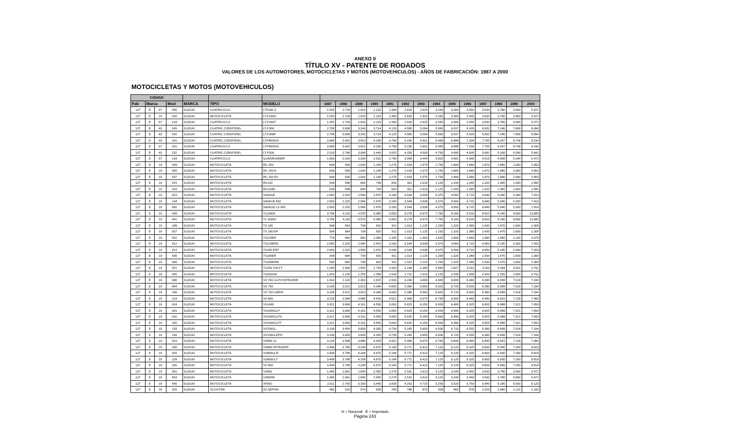ANEXO II
TÍTULO XV - PATENTE DE RODADOS
VALORES DE LOS AUTOMOTORES, MOTOCICLETAS Y MOTOS (MOTOVEHICULOS) - AÑOS DE FABRICACIÓN: 1987 A 2000
MOTOCICLETAS Y MOTOS (MOTOVEHICULOS)
| CODIGO | | | | | | | | | | | | | | | | | | | | |
| --- | --- | --- | --- | --- | --- | --- | --- | --- | --- | --- | --- | --- | --- | --- | --- | --- | --- | --- | --- | --- |
| Fab | Marca | | Mod | MARCA | TIPO | MODELO | 1987 | 1988 | 1989 | 1990 | 1991 | 1992 | 1993 | 1994 | 1995 | 1996 | 1997 | 1998 | 1999 | 2000 |
| 127 | E | 07 | 045 | SUZUKI | CUATRICICLO | LTF160 S | 1.555 | 1.728 | 1.919 | 2.133 | 2.369 | 2.633 | 2.925 | 3.250 | 3.360 | 3.450 | 3.630 | 3.780 | 3.900 | 5.472 |
| 127 | E | 19 | 020 | SUZUKI | MOTOCICLETA | LT-F160S | 1.555 | 1.728 | 1.919 | 2.133 | 2.369 | 2.633 | 2.925 | 3.250 | 3.360 | 3.450 | 3.630 | 3.780 | 3.900 | 5.472 |
| 127 | E | 07 | 218 | SUZUKI | CUATRICICLO | LT-F160T | 1.555 | 1.728 | 1.919 | 2.133 | 2.369 | 2.633 | 2.925 | 3.250 | 3.360 | 3.450 | 3.630 | 3.780 | 3.900 | 5.472 |
| 127 | E | 43 | 545 | SUZUKI | CUATRIC.C/DISP.ENG. | LT-F300 | 2.708 | 3.008 | 3.343 | 3.714 | 4.126 | 4.585 | 5.094 | 5.660 | 6.037 | 6.429 | 6.832 | 7.246 | 7.668 | 8.094 |
| 127 | E | 43 | 542 | SUZUKI | CUATRIC.C/DISP.ENG. | LT-F300F | 2.708 | 3.008 | 3.343 | 3.714 | 4.126 | 4.585 | 5.094 | 5.660 | 6.037 | 6.429 | 6.832 | 7.246 | 7.668 | 8.094 |
| 127 | E | 43 | 201 | SUZUKI | CUATRIC.C/DISP.ENG. | LTF4WDXS | 3.089 | 3.431 | 3.813 | 4.236 | 4.708 | 5.230 | 5.811 | 6.458 | 6.888 | 7.334 | 7.795 | 8.267 | 8.748 | 9.234 |
| 127 | E | 07 | 201 | SUZUKI | CUATRICICLO | LTF4WDXS | 3.089 | 3.431 | 3.813 | 4.236 | 4.708 | 5.230 | 5.811 | 6.458 | 6.888 | 7.334 | 7.795 | 8.267 | 8.748 | 9.234 |
| 127 | E | 43 | 532 | SUZUKI | CUATRIC.C/DISP.ENG. | LT-F500 | 2.510 | 2.789 | 3.099 | 3.443 | 3.825 | 4.250 | 4.500 | 4.750 | 4.680 | 4.830 | 5.082 | 5.336 | 5.590 | 5.842 |
| 127 | E | 07 | 134 | SUZUKI | CUATRICICLO | QUADRUNNER | 1.830 | 2.034 | 2.260 | 2.510 | 2.790 | 3.099 | 3.444 | 3.826 | 4.081 | 4.346 | 4.619 | 4.899 | 5.184 | 5.472 |
| 127 | E | 19 | 508 | SUZUKI | MOTOCICLETA | RG 150 | 838 | 930 | 1.034 | 1.149 | 1.276 | 1.418 | 1.575 | 1.750 | 1.800 | 1.840 | 1.870 | 1.890 | 2.000 | 2.850 |
| 127 | E | 19 | 505 | SUZUKI | MOTOCICLETA | RG 150 E | 838 | 930 | 1.034 | 1.149 | 1.276 | 1.418 | 1.575 | 1.750 | 1.800 | 1.840 | 1.870 | 1.890 | 2.000 | 2.850 |
| 127 | E | 19 | 507 | SUZUKI | MOTOCICLETA | RG 150 ES | 838 | 930 | 1.034 | 1.149 | 1.276 | 1.418 | 1.575 | 1.750 | 1.800 | 1.840 | 1.870 | 1.890 | 2.000 | 2.850 |
| 127 | E | 19 | 515 | SUZUKI | MOTOCICLETA | RU120 | 538 | 598 | 664 | 738 | 820 | 911 | 1.013 | 1.125 | 1.200 | 1.265 | 1.320 | 1.365 | 1.400 | 1.995 |
| 127 | E | 19 | 516 | SUZUKI | MOTOCICLETA | RU120M | 538 | 598 | 664 | 738 | 820 | 911 | 1.013 | 1.125 | 1.200 | 1.265 | 1.320 | 1.365 | 1.400 | 1.995 |
| 127 | E | 19 | 023 | SUZUKI | MOTOCICLETA | SAVAGE | 2.093 | 2.325 | 2.584 | 2.870 | 3.190 | 3.544 | 3.938 | 4.375 | 4.560 | 4.715 | 4.840 | 5.040 | 5.300 | 7.410 |
| 127 | E | 19 | 144 | SUZUKI | MOTOCICLETA | SAVAGE 650 | 2.093 | 2.325 | 2.584 | 2.870 | 3.190 | 3.544 | 3.938 | 4.375 | 4.560 | 4.715 | 4.840 | 5.040 | 5.300 | 7.410 |
| 127 | E | 19 | 082 | SUZUKI | MOTOCICLETA | SAVAGE LS 650 | 2.093 | 2.325 | 2.584 | 2.870 | 3.190 | 3.544 | 3.938 | 4.375 | 4.560 | 4.715 | 4.840 | 5.040 | 5.300 | 7.410 |
| 127 | E | 19 | 438 | SUZUKI | MOTOCICLETA | TL1000S | 3.706 | 4.119 | 4.576 | 5.085 | 5.650 | 6.278 | 6.975 | 7.750 | 8.160 | 8.510 | 8.910 | 9.240 | 9.600 | 13.680 |
| 127 | E | 19 | 441 | SUZUKI | MOTOCICLETA | TL-1000V | 3.706 | 4.119 | 4.576 | 5.085 | 5.650 | 6.278 | 6.975 | 7.750 | 8.160 | 8.510 | 8.910 | 9.240 | 9.600 | 13.680 |
| 127 | E | 19 | 189 | SUZUKI | MOTOCICLETA | TS 185 | 598 | 664 | 738 | 820 | 911 | 1.013 | 1.125 | 1.250 | 1.320 | 1.380 | 1.430 | 1.470 | 1.600 | 2.309 |
| 127 | E | 19 | 057 | SUZUKI | MOTOCICLETA | TS 185 ER | 598 | 664 | 738 | 820 | 911 | 1.013 | 1.125 | 1.250 | 1.320 | 1.380 | 1.430 | 1.470 | 1.600 | 2.309 |
| 127 | E | 19 | 501 | SUZUKI | MOTOCICLETA | TS125ER | 778 | 864 | 960 | 1.066 | 1.185 | 1.316 | 1.463 | 1.625 | 1.800 | 1.840 | 1.980 | 1.995 | 2.100 | 3.078 |
| 127 | E | 19 | 412 | SUZUKI | MOTOCICLETA | TS125ERD | 2.093 | 2.325 | 2.584 | 2.870 | 3.190 | 3.544 | 3.938 | 4.375 | 4.560 | 4.715 | 4.950 | 5.145 | 5.300 | 7.420 |
| 127 | E | 19 | 413 | SUZUKI | MOTOCICLETA | TS185 ERP | 2.093 | 2.325 | 2.584 | 2.870 | 3.190 | 3.544 | 3.938 | 4.375 | 4.560 | 4.715 | 4.950 | 5.145 | 5.300 | 7.420 |
| 127 | E | 19 | 436 | SUZUKI | MOTOCICLETA | TS185ER | 598 | 664 | 738 | 820 | 911 | 1.013 | 1.125 | 1.250 | 1.320 | 1.380 | 1.430 | 1.470 | 1.600 | 2.309 |
| 127 | E | 19 | 446 | SUZUKI | MOTOCICLETA | TS185ERW | 598 | 664 | 738 | 820 | 911 | 1.013 | 1.125 | 1.250 | 1.320 | 1.380 | 1.430 | 1.470 | 1.600 | 2.309 |
| 127 | E | 19 | 551 | SUZUKI | MOTOCICLETA | TU250 VOLTY | 1.268 | 1.409 | 1.565 | 1.739 | 1.933 | 2.148 | 2.385 | 2.650 | 2.827 | 3.011 | 3.200 | 3.394 | 3.591 | 3.791 |
| 127 | E | 19 | 455 | SUZUKI | MOTOCICLETA | TU250XW | 1.016 | 1.129 | 1.255 | 1.394 | 1.549 | 1.721 | 1.913 | 2.125 | 2.280 | 2.300 | 2.420 | 2.520 | 2.600 | 3.791 |
| 127 | E | 19 | 086 | SUZUKI | MOTOCICLETA | VS 700 GLFH INTRUDER | 1.914 | 2.126 | 2.363 | 2.625 | 2.916 | 3.240 | 3.600 | 4.000 | 6.600 | 6.440 | 6.380 | 6.699 | 7.018 | 7.334 |
| 127 | E | 19 | 084 | SUZUKI | MOTOCICLETA | VS 750 | 3.169 | 3.521 | 3.913 | 4.346 | 4.830 | 5.366 | 5.963 | 6.625 | 6.720 | 6.555 | 6.380 | 6.699 | 7.018 | 7.334 |
| 127 | E | 19 | 106 | SUZUKI | MOTOCICLETA | VS 750 GMPM | 3.169 | 3.521 | 3.913 | 4.346 | 4.830 | 5.366 | 5.963 | 6.625 | 6.720 | 6.555 | 6.380 | 6.699 | 7.018 | 7.334 |
| 127 | E | 19 | 114 | SUZUKI | MOTOCICLETA | VS 800 | 3.229 | 3.588 | 3.986 | 4.429 | 4.921 | 5.468 | 6.075 | 6.750 | 6.600 | 6.440 | 6.490 | 6.815 | 7.139 | 7.460 |
| 127 | E | 19 | 024 | SUZUKI | MOTOCICLETA | VS1400 | 3.321 | 3.690 | 4.101 | 4.556 | 5.063 | 5.625 | 6.250 | 6.500 | 6.480 | 6.325 | 6.655 | 6.988 | 7.321 | 7.650 |
| 127 | E | 19 | 341 | SUZUKI | MOTOCICLETA | VS1400GLP | 3.321 | 3.690 | 4.101 | 4.556 | 5.063 | 5.625 | 6.250 | 6.500 | 6.480 | 6.325 | 6.655 | 6.988 | 7.321 | 7.650 |
| 127 | E | 19 | 032 | SUZUKI | MOTOCICLETA | VS1400GLPS | 3.321 | 3.690 | 4.101 | 4.556 | 5.063 | 5.625 | 6.250 | 6.500 | 6.480 | 6.325 | 6.655 | 6.988 | 7.321 | 7.650 |
| 127 | E | 19 | 335 | SUZUKI | MOTOCICLETA | VS1400GLPT | 3.321 | 3.690 | 4.101 | 4.556 | 5.063 | 5.625 | 6.250 | 6.500 | 6.480 | 6.325 | 6.655 | 6.988 | 7.321 | 7.650 |
| 127 | E | 19 | 155 | SUZUKI | MOTOCICLETA | VS700GL | 3.109 | 3.454 | 3.839 | 4.265 | 4.739 | 5.265 | 5.850 | 6.500 | 6.720 | 6.555 | 6.380 | 6.699 | 7.018 | 7.334 |
| 127 | E | 19 | 156 | SUZUKI | MOTOCICLETA | VS700GLEPH | 3.109 | 3.454 | 3.839 | 4.265 | 4.739 | 5.265 | 5.850 | 6.500 | 6.720 | 6.555 | 6.380 | 6.699 | 7.018 | 7.334 |
| 127 | E | 19 | 519 | SUZUKI | MOTOCICLETA | VS800 GL | 3.229 | 3.588 | 3.986 | 4.429 | 4.921 | 5.468 | 6.075 | 6.750 | 6.600 | 6.440 | 6.490 | 6.815 | 7.139 | 7.460 |
| 127 | E | 19 | 336 | SUZUKI | MOTOCICLETA | VS800 INTRUDER | 3.408 | 3.786 | 4.208 | 4.675 | 5.194 | 5.771 | 6.413 | 7.125 | 6.120 | 6.325 | 6.600 | 6.930 | 7.200 | 9.918 |
| 127 | E | 19 | 025 | SUZUKI | MOTOCICLETA | VS800GLR | 3.408 | 3.786 | 4.208 | 4.675 | 5.194 | 5.771 | 6.413 | 7.125 | 6.120 | 6.325 | 6.600 | 6.930 | 7.200 | 9.918 |
| 127 | E | 19 | 228 | SUZUKI | MOTOCICLETA | VS800GLT | 3.408 | 3.786 | 4.208 | 4.675 | 5.194 | 5.771 | 6.413 | 7.125 | 6.120 | 6.325 | 6.600 | 6.930 | 7.200 | 9.918 |
| 127 | E | 19 | 105 | SUZUKI | MOTOCICLETA | VX 800 | 3.408 | 3.786 | 4.208 | 4.675 | 5.194 | 5.771 | 6.413 | 7.125 | 6.120 | 6.325 | 6.600 | 6.930 | 7.200 | 9.918 |
| 127 | E | 19 | 361 | SUZUKI | MOTOCICLETA | VZ800 | 1.495 | 1.661 | 1.845 | 2.050 | 2.279 | 2.531 | 2.813 | 3.125 | 3.240 | 3.450 | 3.630 | 3.780 | 3.900 | 5.472 |
| 127 | E | 19 | 453 | SUZUKI | MOTOCICLETA | VZ800W | 1.495 | 1.661 | 1.845 | 2.050 | 2.279 | 2.531 | 2.813 | 3.125 | 3.240 | 3.450 | 3.630 | 3.780 | 3.900 | 5.472 |
| 127 | E | 19 | 440 | SUZUKI | MOTOCICLETA | XF650 | 2.511 | 2.790 | 3.100 | 3.445 | 3.828 | 4.253 | 4.725 | 5.250 | 5.520 | 5.750 | 5.940 | 6.195 | 6.500 | 9.120 |
| 127 | E | 18 | 526 | SUZUKI | SCOOTER | ZZ SEPHIA | 465 | 516 | 574 | 638 | 709 | 788 | 875 | 938 | 960 | 978 | 1.029 | 1.080 | 1.131 | 1.182 |
N = Nacional E = Importado
Página 243